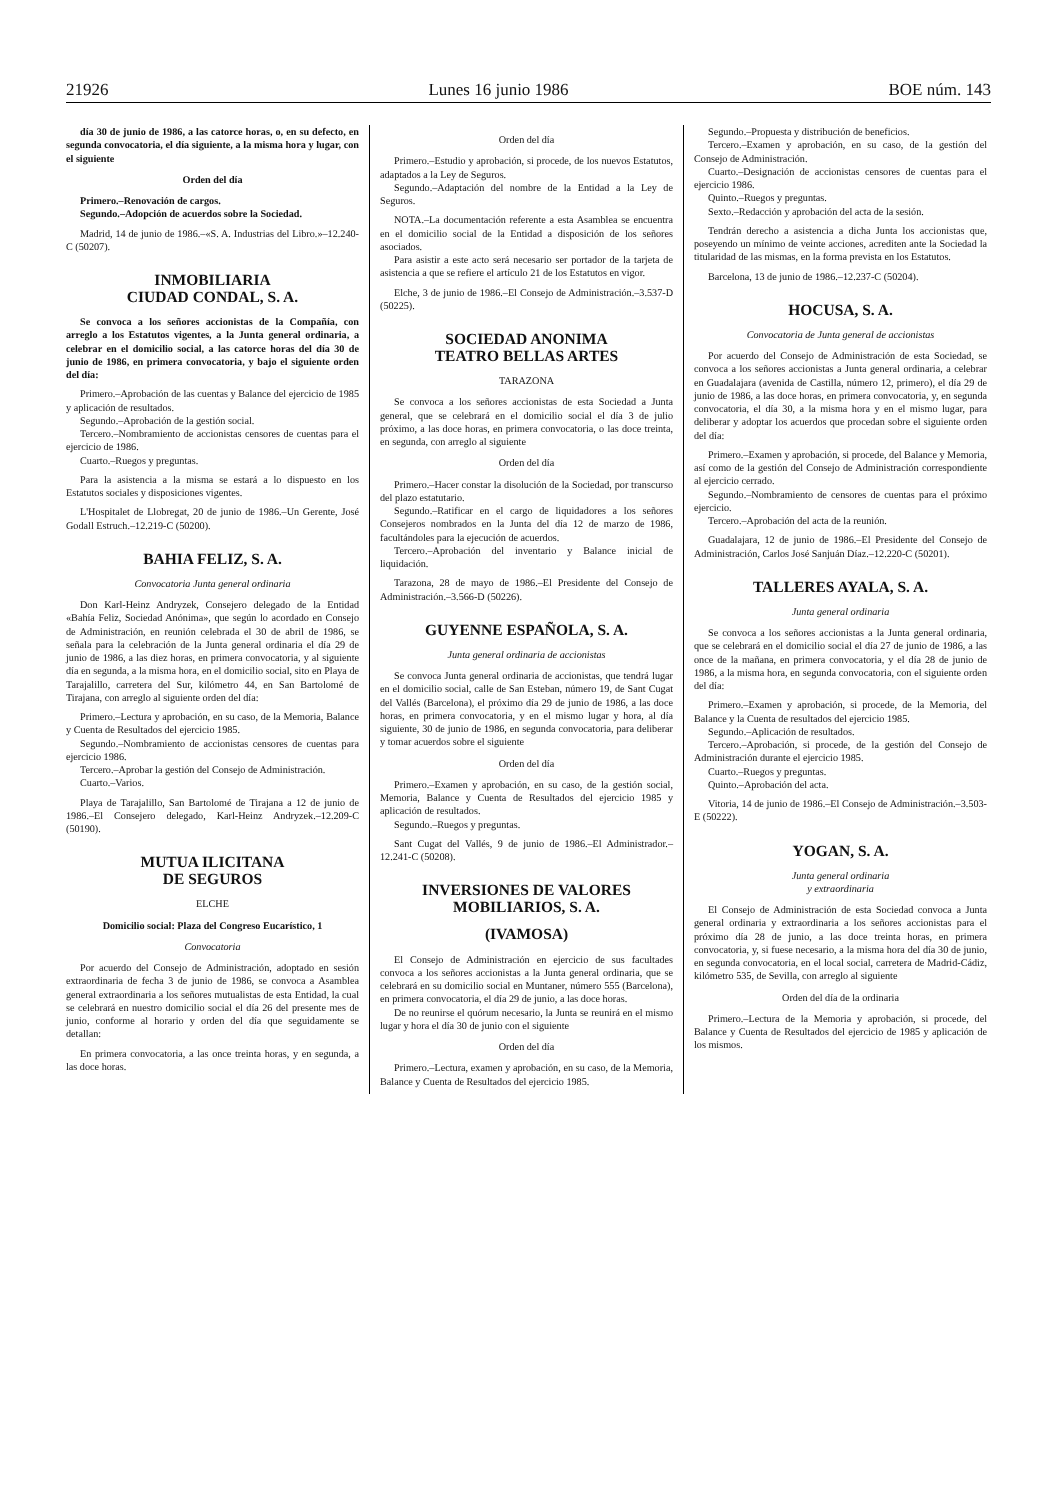21926 Lunes 16 junio 1986 BOE núm. 143
día 30 de junio de 1986, a las catorce horas, o, en su defecto, en segunda convocatoria, el día siguiente, a la misma hora y lugar, con el siguiente
Orden del día
Primero.–Renovación de cargos.
Segundo.–Adopción de acuerdos sobre la Sociedad.
Madrid, 14 de junio de 1986.–«S. A. Industrias del Libro.»–12.240-C (50207).
INMOBILIARIA
CIUDAD CONDAL, S. A.
Se convoca a los señores accionistas de la Compañía, con arreglo a los Estatutos vigentes, a la Junta general ordinaria, a celebrar en el domicilio social, a las catorce horas del día 30 de junio de 1986, en primera convocatoria, y bajo el siguiente orden del día:
Primero.–Aprobación de las cuentas y Balance del ejercicio de 1985 y aplicación de resultados.
Segundo.–Aprobación de la gestión social.
Tercero.–Nombramiento de accionistas censores de cuentas para el ejercicio de 1986.
Cuarto.–Ruegos y preguntas.
Para la asistencia a la misma se estará a lo dispuesto en los Estatutos sociales y disposiciones vigentes.
L'Hospitalet de Llobregat, 20 de junio de 1986.–Un Gerente, José Godall Estruch.–12.219-C (50200).
BAHIA FELIZ, S. A.
Convocatoria Junta general ordinaria
Don Karl-Heinz Andryzek, Consejero delegado de la Entidad «Bahía Feliz, Sociedad Anónima», que según lo acordado en Consejo de Administración, en reunión celebrada el 30 de abril de 1986, se señala para la celebración de la Junta general ordinaria el día 29 de junio de 1986, a las diez horas, en primera convocatoria, y al siguiente día en segunda, a la misma hora, en el domicilio social, sito en Playa de Tarajalillo, carretera del Sur, kilómetro 44, en San Bartolomé de Tirajana, con arreglo al siguiente orden del día:
Primero.–Lectura y aprobación, en su caso, de la Memoria, Balance y Cuenta de Resultados del ejercicio 1985.
Segundo.–Nombramiento de accionistas censores de cuentas para ejercicio 1986.
Tercero.–Aprobar la gestión del Consejo de Administración.
Cuarto.–Varios.
Playa de Tarajalillo, San Bartolomé de Tirajana a 12 de junio de 1986.–El Consejero delegado, Karl-Heinz Andryzek.–12.209-C (50190).
MUTUA ILICITANA
DE SEGUROS
ELCHE
Domicilio social: Plaza del Congreso Eucarístico, 1
Convocatoria
Por acuerdo del Consejo de Administración, adoptado en sesión extraordinaria de fecha 3 de junio de 1986, se convoca a Asamblea general extraordinaria a los señores mutualistas de esta Entidad, la cual se celebrará en nuestro domicilio social el día 26 del presente mes de junio, conforme al horario y orden del día que seguidamente se detallan:
En primera convocatoria, a las once treinta horas, y en segunda, a las doce horas.
Orden del día
Primero.–Estudio y aprobación, si procede, de los nuevos Estatutos, adaptados a la Ley de Seguros.
Segundo.–Adaptación del nombre de la Entidad a la Ley de Seguros.
NOTA.–La documentación referente a esta Asamblea se encuentra en el domicilio social de la Entidad a disposición de los señores asociados.
Para asistir a este acto será necesario ser portador de la tarjeta de asistencia a que se refiere el artículo 21 de los Estatutos en vigor.
Elche, 3 de junio de 1986.–El Consejo de Administración.–3.537-D (50225).
SOCIEDAD ANONIMA
TEATRO BELLAS ARTES
TARAZONA
Se convoca a los señores accionistas de esta Sociedad a Junta general, que se celebrará en el domicilio social el día 3 de julio próximo, a las doce horas, en primera convocatoria, o las doce treinta, en segunda, con arreglo al siguiente
Orden del día
Primero.–Hacer constar la disolución de la Sociedad, por transcurso del plazo estatutario.
Segundo.–Ratificar en el cargo de liquidadores a los señores Consejeros nombrados en la Junta del día 12 de marzo de 1986, facultándoles para la ejecución de acuerdos.
Tercero.–Aprobación del inventario y Balance inicial de liquidación.
Tarazona, 28 de mayo de 1986.–El Presidente del Consejo de Administración.–3.566-D (50226).
GUYENNE ESPAÑOLA, S. A.
Junta general ordinaria de accionistas
Se convoca Junta general ordinaria de accionistas, que tendrá lugar en el domicilio social, calle de San Esteban, número 19, de Sant Cugat del Vallés (Barcelona), el próximo día 29 de junio de 1986, a las doce horas, en primera convocatoria, y en el mismo lugar y hora, al día siguiente, 30 de junio de 1986, en segunda convocatoria, para deliberar y tomar acuerdos sobre el siguiente
Orden del día
Primero.–Examen y aprobación, en su caso, de la gestión social, Memoria, Balance y Cuenta de Resultados del ejercicio 1985 y aplicación de resultados.
Segundo.–Ruegos y preguntas.
Sant Cugat del Vallés, 9 de junio de 1986.–El Administrador.–12.241-C (50208).
INVERSIONES DE VALORES
MOBILIARIOS, S. A.
(IVAMOSA)
El Consejo de Administración en ejercicio de sus facultades convoca a los señores accionistas a la Junta general ordinaria, que se celebrará en su domicilio social en Muntaner, número 555 (Barcelona), en primera convocatoria, el día 29 de junio, a las doce horas.
De no reunirse el quórum necesario, la Junta se reunirá en el mismo lugar y hora el día 30 de junio con el siguiente
Orden del día
Primero.–Lectura, examen y aprobación, en su caso, de la Memoria, Balance y Cuenta de Resultados del ejercicio 1985.
Segundo.–Propuesta y distribución de beneficios.
Tercero.–Examen y aprobación, en su caso, de la gestión del Consejo de Administración.
Cuarto.–Designación de accionistas censores de cuentas para el ejercicio 1986.
Quinto.–Ruegos y preguntas.
Sexto.–Redacción y aprobación del acta de la sesión.
Tendrán derecho a asistencia a dicha Junta los accionistas que, poseyendo un mínimo de veinte acciones, acrediten ante la Sociedad la titularidad de las mismas, en la forma prevista en los Estatutos.
Barcelona, 13 de junio de 1986.–12.237-C (50204).
HOCUSA, S. A.
Convocatoria de Junta general de accionistas
Por acuerdo del Consejo de Administración de esta Sociedad, se convoca a los señores accionistas a Junta general ordinaria, a celebrar en Guadalajara (avenida de Castilla, número 12, primero), el día 29 de junio de 1986, a las doce horas, en primera convocatoria, y, en segunda convocatoria, el día 30, a la misma hora y en el mismo lugar, para deliberar y adoptar los acuerdos que procedan sobre el siguiente orden del día:
Primero.–Examen y aprobación, si procede, del Balance y Memoria, así como de la gestión del Consejo de Administración correspondiente al ejercicio cerrado.
Segundo.–Nombramiento de censores de cuentas para el próximo ejercicio.
Tercero.–Aprobación del acta de la reunión.
Guadalajara, 12 de junio de 1986.–El Presidente del Consejo de Administración, Carlos José Sanjuán Díaz.–12.220-C (50201).
TALLERES AYALA, S. A.
Junta general ordinaria
Se convoca a los señores accionistas a la Junta general ordinaria, que se celebrará en el domicilio social el día 27 de junio de 1986, a las once de la mañana, en primera convocatoria, y el día 28 de junio de 1986, a la misma hora, en segunda convocatoria, con el siguiente orden del día:
Primero.–Examen y aprobación, si procede, de la Memoria, del Balance y la Cuenta de resultados del ejercicio 1985.
Segundo.–Aplicación de resultados.
Tercero.–Aprobación, si procede, de la gestión del Consejo de Administración durante el ejercicio 1985.
Cuarto.–Ruegos y preguntas.
Quinto.–Aprobación del acta.
Vitoria, 14 de junio de 1986.–El Consejo de Administración.–3.503-E (50222).
YOGAN, S. A.
Junta general ordinaria
y extraordinaria
El Consejo de Administración de esta Sociedad convoca a Junta general ordinaria y extraordinaria a los señores accionistas para el próximo día 28 de junio, a las doce treinta horas, en primera convocatoria, y, si fuese necesario, a la misma hora del día 30 de junio, en segunda convocatoria, en el local social, carretera de Madrid-Cádiz, kilómetro 535, de Sevilla, con arreglo al siguiente
Orden del día de la ordinaria
Primero.–Lectura de la Memoria y aprobación, si procede, del Balance y Cuenta de Resultados del ejercicio de 1985 y aplicación de los mismos.